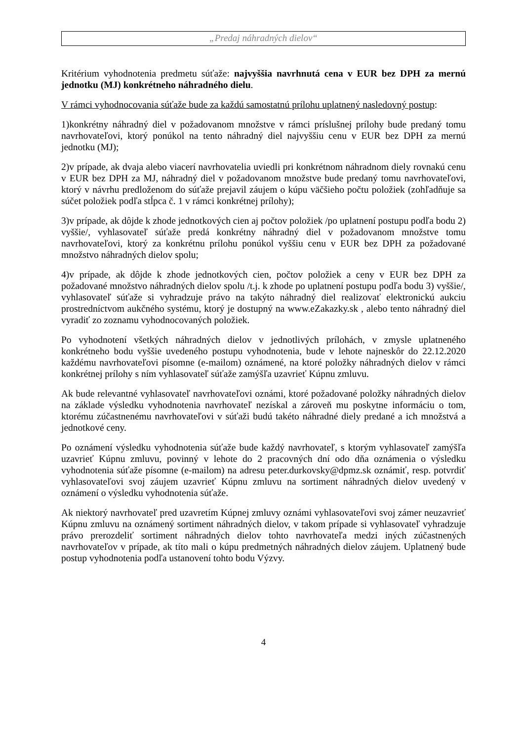„Predaj náhradných dielov“
Kritérium vyhodnotenia predmetu súťaže: najvyššia navrhnutá cena v EUR bez DPH za mernú jednotku (MJ) konkrétneho náhradného dielu.
V rámci vyhodnocovania súťaže bude za každú samostatnú prílohu uplatnený nasledovný postup:
1)konkrétny náhradný diel v požadovanom množstve v rámci príslušnej prílohy bude predaný tomu navrhovateľovi, ktorý ponúkol na tento náhradný diel najvyššiu cenu v EUR bez DPH za mernú jednotku (MJ);
2)v prípade, ak dvaja alebo viacerí navrhovatelia uviedli pri konkrétnom náhradnom diely rovnakú cenu v EUR bez DPH za MJ, náhradný diel v požadovanom množstve bude predaný tomu navrhovateľovi, ktorý v návrhu predloženom do súťaže prejavil záujem o kúpu väčšieho počtu položiek (zohľadňuje sa súčet položiek podľa stĺpca č. 1 v rámci konkrétnej prílohy);
3)v prípade, ak dôjde k zhode jednotkových cien aj počtov položiek /po uplatnení postupu podľa bodu 2) vyššie/, vyhlasovateľ súťaže predá konkrétny náhradný diel v požadovanom množstve tomu navrhovateľovi, ktorý za konkrétnu prílohu ponúkol vyššiu cenu v EUR bez DPH za požadované množstvo náhradných dielov spolu;
4)v prípade, ak dôjde k zhode jednotkových cien, počtov položiek a ceny v EUR bez DPH za požadované množstvo náhradných dielov spolu /t.j. k zhode po uplatnení postupu podľa bodu 3) vyššie/, vyhlasovateľ súťaže si vyhradzuje právo na takýto náhradný diel realizovať elektronickú aukciu prostredníctvom aukčného systému, ktorý je dostupný na www.eZakazky.sk , alebo tento náhradný diel vyradiť zo zoznamu vyhodnocovaných položiek.
Po vyhodnotení všetkých náhradných dielov v jednotlivých prílohách, v zmysle uplatneného konkrétneho bodu vyššie uvedeného postupu vyhodnotenia, bude v lehote najneskôr do 22.12.2020 každému navrhovateľovi písomne (e-mailom) oznámené, na ktoré položky náhradných dielov v rámci konkrétnej prílohy s ním vyhlasovateľ súťaže zamýšľa uzavrieť Kúpnu zmluvu.
Ak bude relevantné vyhlasovateľ navrhovateľovi oznámi, ktoré požadované položky náhradných dielov na základe výsledku vyhodnotenia navrhovateľ nezískal a zároveň mu poskytne informáciu o tom, ktorému zúčastnenému navrhovateľovi v súťaži budú takéto náhradné diely predané a ich množstvá a jednotkové ceny.
Po oznámení výsledku vyhodnotenia súťaže bude každý navrhovateľ, s ktorým vyhlasovateľ zamýšľa uzavrieť Kúpnu zmluvu, povinný v lehote do 2 pracovných dní odo dňa oznámenia o výsledku vyhodnotenia súťaže písomne (e-mailom) na adresu peter.durkovsky@dpmz.sk oznámiť, resp. potvrdiť vyhlasovateľovi svoj záujem uzavrieť Kúpnu zmluvu na sortiment náhradných dielov uvedený v oznámení o výsledku vyhodnotenia súťaže.
Ak niektorý navrhovateľ pred uzavretím Kúpnej zmluvy oznámi vyhlasovateľovi svoj zámer neuzavrieť Kúpnu zmluvu na oznámený sortiment náhradných dielov, v takom prípade si vyhlasovateľ vyhradzuje právo prerozdeliť sortiment náhradných dielov tohto navrhovateľa medzi iných zúčastnených navrhovateľov v prípade, ak títo mali o kúpu predmetných náhradných dielov záujem. Uplatnený bude postup vyhodnotenia podľa ustanovení tohto bodu Výzvy.
4